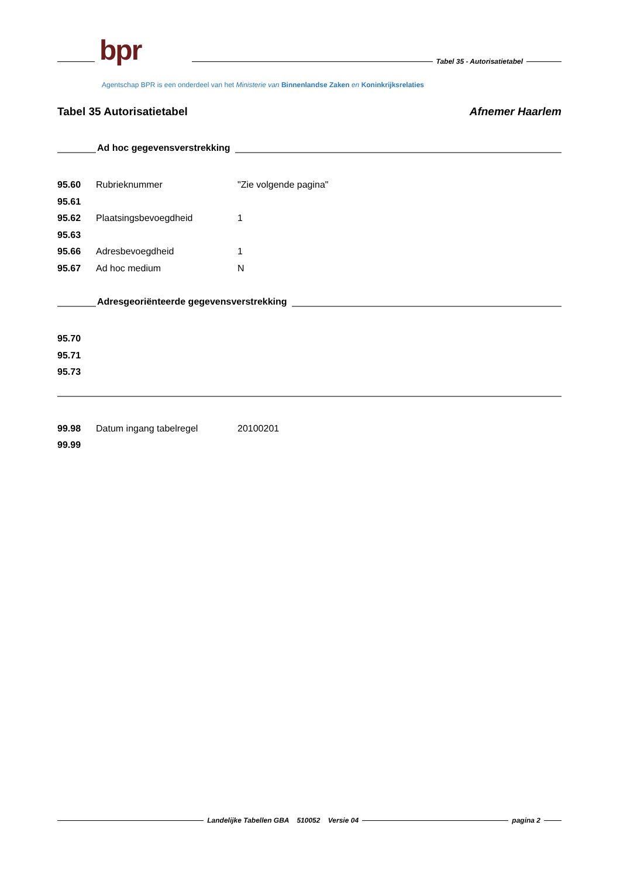bpr Tabel 35 - Autorisatietabel
Agentschap BPR is een onderdeel van het Ministerie van Binnenlandse Zaken en Koninkrijksrelaties
Tabel 35 Autorisatietabel Afnemer Haarlem
Ad hoc gegevensverstrekking
| 95.60 | Rubrieknummer | "Zie volgende pagina" |
| 95.61 | | |
| 95.62 | Plaatsingsbevoegdheid | 1 |
| 95.63 | | |
| 95.66 | Adresbevoegdheid | 1 |
| 95.67 | Ad hoc medium | N |
Adresgeoriënteerde gegevensverstrekking
| 95.70 |
| 95.71 |
| 95.73 |
| 99.98 | Datum ingang tabelregel | 20100201 |
| 99.99 | | |
Landelijke Tabellen GBA 510052 Versie 04
pagina 2